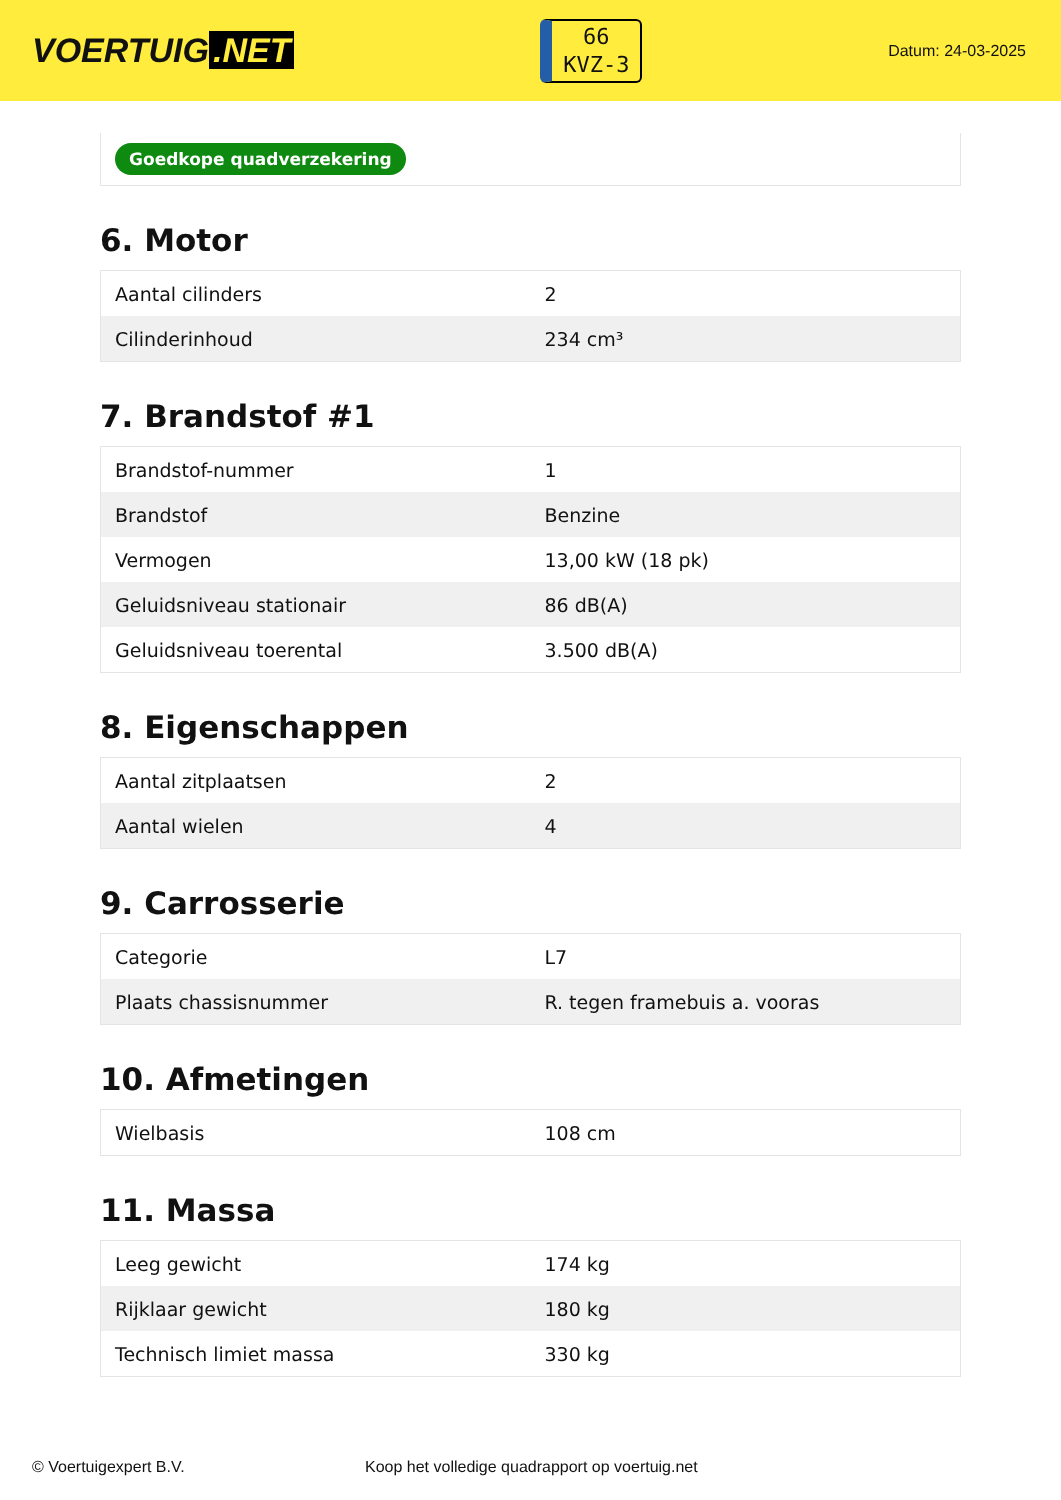VOERTUIG.NET
66
KVZ-3
Datum: 24-03-2025
Goedkope quadverzekering
6. Motor
| Aantal cilinders | 2 |
| Cilinderinhoud | 234 cm³ |
7. Brandstof #1
| Brandstof-nummer | 1 |
| Brandstof | Benzine |
| Vermogen | 13,00 kW (18 pk) |
| Geluidsniveau stationair | 86 dB(A) |
| Geluidsniveau toerental | 3.500 dB(A) |
8. Eigenschappen
| Aantal zitplaatsen | 2 |
| Aantal wielen | 4 |
9. Carrosserie
| Categorie | L7 |
| Plaats chassisnummer | R. tegen framebuis a. vooras |
10. Afmetingen
| Wielbasis | 108 cm |
11. Massa
| Leeg gewicht | 174 kg |
| Rijklaar gewicht | 180 kg |
| Technisch limiet massa | 330 kg |
© Voertuigexpert B.V. Koop het volledige quadrapport op voertuig.net